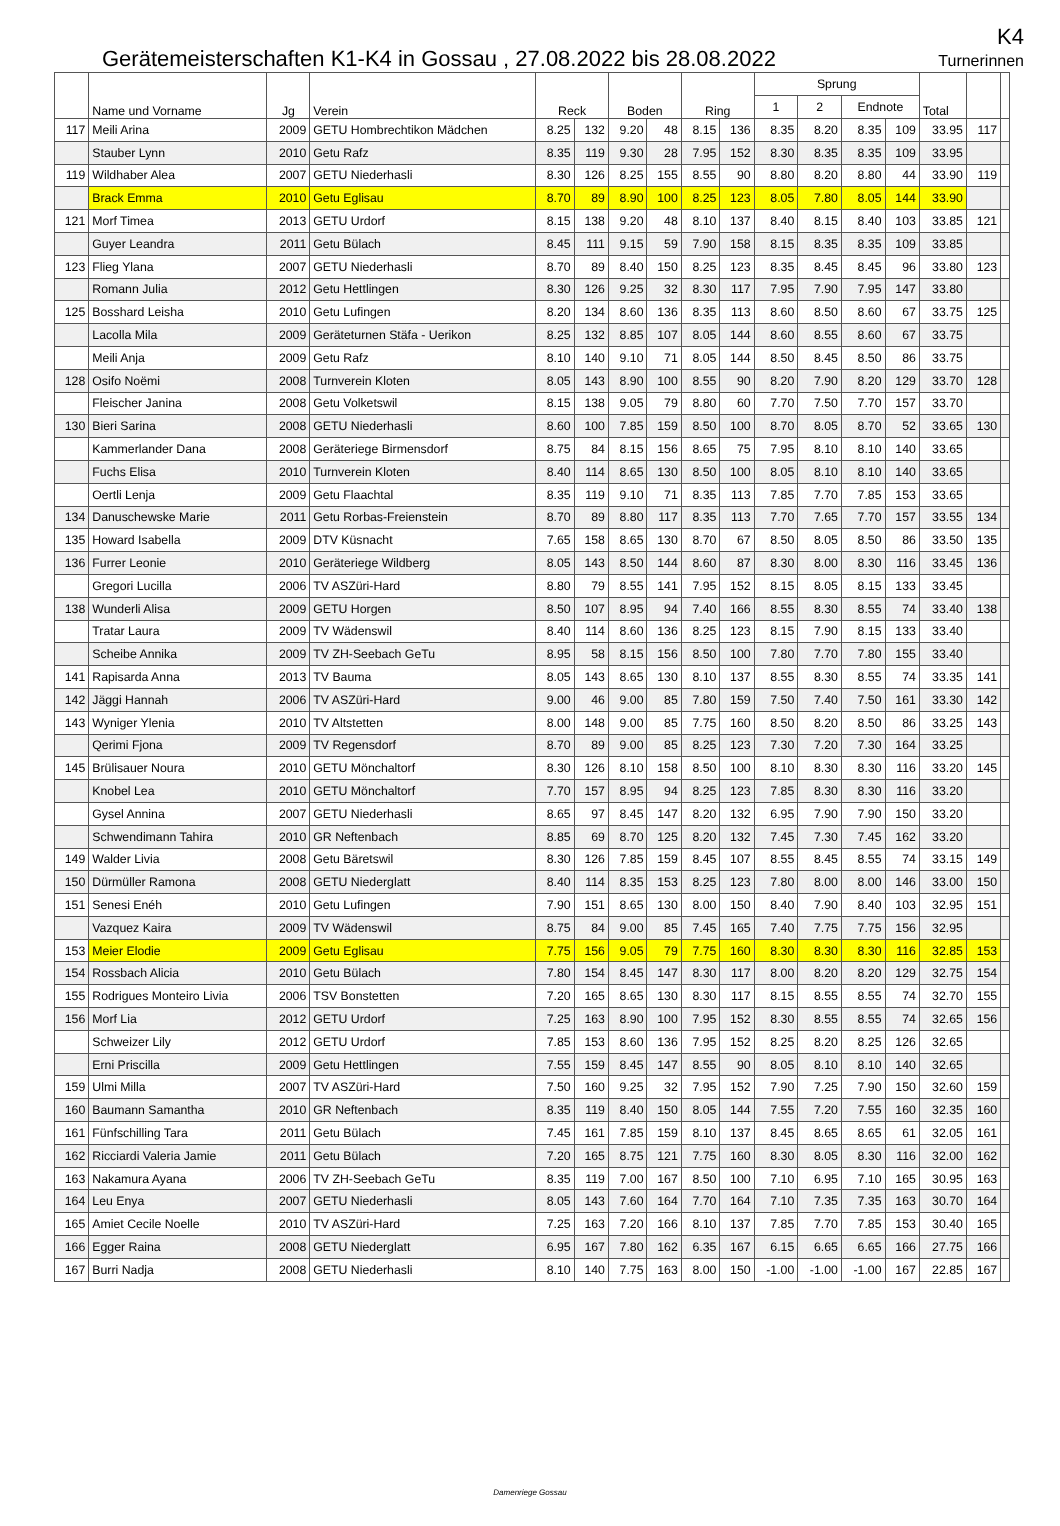Gerätemeisterschaften K1-K4 in Gossau , 27.08.2022 bis 28.08.2022
K4
Turnerinnen
| | Name und Vorname | Jg | Verein | Reck | | Boden | | Ring | | Sprung | | | | Total | | |
| --- | --- | --- | --- | --- | --- | --- | --- | --- | --- | --- | --- | --- | --- | --- | --- | --- |
| | | | | | | | | | | 1 | 2 | Endnote | | | | |
| 117 | Meili Arina | 2009 | GETU Hombrechtikon Mädchen | 8.25 | 132 | 9.20 | 48 | 8.15 | 136 | 8.35 | 8.20 | 8.35 | 109 | 33.95 | 117 | |
| | Stauber Lynn | 2010 | Getu Rafz | 8.35 | 119 | 9.30 | 28 | 7.95 | 152 | 8.30 | 8.35 | 8.35 | 109 | 33.95 | | |
| 119 | Wildhaber Alea | 2007 | GETU Niederhasli | 8.30 | 126 | 8.25 | 155 | 8.55 | 90 | 8.80 | 8.20 | 8.80 | 44 | 33.90 | 119 | |
| | Brack Emma | 2010 | Getu Eglisau | 8.70 | 89 | 8.90 | 100 | 8.25 | 123 | 8.05 | 7.80 | 8.05 | 144 | 33.90 | | |
| 121 | Morf Timea | 2013 | GETU Urdorf | 8.15 | 138 | 9.20 | 48 | 8.10 | 137 | 8.40 | 8.15 | 8.40 | 103 | 33.85 | 121 | |
| | Guyer Leandra | 2011 | Getu Bülach | 8.45 | 111 | 9.15 | 59 | 7.90 | 158 | 8.15 | 8.35 | 8.35 | 109 | 33.85 | | |
| 123 | Flieg Ylana | 2007 | GETU Niederhasli | 8.70 | 89 | 8.40 | 150 | 8.25 | 123 | 8.35 | 8.45 | 8.45 | 96 | 33.80 | 123 | |
| | Romann Julia | 2012 | Getu Hettlingen | 8.30 | 126 | 9.25 | 32 | 8.30 | 117 | 7.95 | 7.90 | 7.95 | 147 | 33.80 | | |
| 125 | Bosshard Leisha | 2010 | Getu Lufingen | 8.20 | 134 | 8.60 | 136 | 8.35 | 113 | 8.60 | 8.50 | 8.60 | 67 | 33.75 | 125 | |
| | Lacolla Mila | 2009 | Geräteturnen Stäfa - Uerikon | 8.25 | 132 | 8.85 | 107 | 8.05 | 144 | 8.60 | 8.55 | 8.60 | 67 | 33.75 | | |
| | Meili Anja | 2009 | Getu Rafz | 8.10 | 140 | 9.10 | 71 | 8.05 | 144 | 8.50 | 8.45 | 8.50 | 86 | 33.75 | | |
| 128 | Osifo Noëmi | 2008 | Turnverein Kloten | 8.05 | 143 | 8.90 | 100 | 8.55 | 90 | 8.20 | 7.90 | 8.20 | 129 | 33.70 | 128 | |
| | Fleischer Janina | 2008 | Getu Volketswil | 8.15 | 138 | 9.05 | 79 | 8.80 | 60 | 7.70 | 7.50 | 7.70 | 157 | 33.70 | | |
| 130 | Bieri Sarina | 2008 | GETU Niederhasli | 8.60 | 100 | 7.85 | 159 | 8.50 | 100 | 8.70 | 8.05 | 8.70 | 52 | 33.65 | 130 | |
| | Kammerlander Dana | 2008 | Geräteriege Birmensdorf | 8.75 | 84 | 8.15 | 156 | 8.65 | 75 | 7.95 | 8.10 | 8.10 | 140 | 33.65 | | |
| | Fuchs Elisa | 2010 | Turnverein Kloten | 8.40 | 114 | 8.65 | 130 | 8.50 | 100 | 8.05 | 8.10 | 8.10 | 140 | 33.65 | | |
| | Oertli Lenja | 2009 | Getu Flaachtal | 8.35 | 119 | 9.10 | 71 | 8.35 | 113 | 7.85 | 7.70 | 7.85 | 153 | 33.65 | | |
| 134 | Danuschewske Marie | 2011 | Getu Rorbas-Freienstein | 8.70 | 89 | 8.80 | 117 | 8.35 | 113 | 7.70 | 7.65 | 7.70 | 157 | 33.55 | 134 | |
| 135 | Howard Isabella | 2009 | DTV Küsnacht | 7.65 | 158 | 8.65 | 130 | 8.70 | 67 | 8.50 | 8.05 | 8.50 | 86 | 33.50 | 135 | |
| 136 | Furrer Leonie | 2010 | Geräteriege Wildberg | 8.05 | 143 | 8.50 | 144 | 8.60 | 87 | 8.30 | 8.00 | 8.30 | 116 | 33.45 | 136 | |
| | Gregori Lucilla | 2006 | TV ASZüri-Hard | 8.80 | 79 | 8.55 | 141 | 7.95 | 152 | 8.15 | 8.05 | 8.15 | 133 | 33.45 | | |
| 138 | Wunderli Alisa | 2009 | GETU Horgen | 8.50 | 107 | 8.95 | 94 | 7.40 | 166 | 8.55 | 8.30 | 8.55 | 74 | 33.40 | 138 | |
| | Tratar Laura | 2009 | TV Wädenswil | 8.40 | 114 | 8.60 | 136 | 8.25 | 123 | 8.15 | 7.90 | 8.15 | 133 | 33.40 | | |
| | Scheibe Annika | 2009 | TV ZH-Seebach GeTu | 8.95 | 58 | 8.15 | 156 | 8.50 | 100 | 7.80 | 7.70 | 7.80 | 155 | 33.40 | | |
| 141 | Rapisarda Anna | 2013 | TV Bauma | 8.05 | 143 | 8.65 | 130 | 8.10 | 137 | 8.55 | 8.30 | 8.55 | 74 | 33.35 | 141 | |
| 142 | Jäggi Hannah | 2006 | TV ASZüri-Hard | 9.00 | 46 | 9.00 | 85 | 7.80 | 159 | 7.50 | 7.40 | 7.50 | 161 | 33.30 | 142 | |
| 143 | Wyniger Ylenia | 2010 | TV Altstetten | 8.00 | 148 | 9.00 | 85 | 7.75 | 160 | 8.50 | 8.20 | 8.50 | 86 | 33.25 | 143 | |
| | Qerimi Fjona | 2009 | TV Regensdorf | 8.70 | 89 | 9.00 | 85 | 8.25 | 123 | 7.30 | 7.20 | 7.30 | 164 | 33.25 | | |
| 145 | Brülisauer Noura | 2010 | GETU Mönchaltorf | 8.30 | 126 | 8.10 | 158 | 8.50 | 100 | 8.10 | 8.30 | 8.30 | 116 | 33.20 | 145 | |
| | Knobel Lea | 2010 | GETU Mönchaltorf | 7.70 | 157 | 8.95 | 94 | 8.25 | 123 | 7.85 | 8.30 | 8.30 | 116 | 33.20 | | |
| | Gysel Annina | 2007 | GETU Niederhasli | 8.65 | 97 | 8.45 | 147 | 8.20 | 132 | 6.95 | 7.90 | 7.90 | 150 | 33.20 | | |
| | Schwendimann Tahira | 2010 | GR Neftenbach | 8.85 | 69 | 8.70 | 125 | 8.20 | 132 | 7.45 | 7.30 | 7.45 | 162 | 33.20 | | |
| 149 | Walder Livia | 2008 | Getu Bäretswil | 8.30 | 126 | 7.85 | 159 | 8.45 | 107 | 8.55 | 8.45 | 8.55 | 74 | 33.15 | 149 | |
| 150 | Dürmüller Ramona | 2008 | GETU Niederglatt | 8.40 | 114 | 8.35 | 153 | 8.25 | 123 | 7.80 | 8.00 | 8.00 | 146 | 33.00 | 150 | |
| 151 | Senesi Enéh | 2010 | Getu Lufingen | 7.90 | 151 | 8.65 | 130 | 8.00 | 150 | 8.40 | 7.90 | 8.40 | 103 | 32.95 | 151 | |
| | Vazquez Kaira | 2009 | TV Wädenswil | 8.75 | 84 | 9.00 | 85 | 7.45 | 165 | 7.40 | 7.75 | 7.75 | 156 | 32.95 | | |
| 153 | Meier Elodie | 2009 | Getu Eglisau | 7.75 | 156 | 9.05 | 79 | 7.75 | 160 | 8.30 | 8.30 | 8.30 | 116 | 32.85 | 153 | |
| 154 | Rossbach Alicia | 2010 | Getu Bülach | 7.80 | 154 | 8.45 | 147 | 8.30 | 117 | 8.00 | 8.20 | 8.20 | 129 | 32.75 | 154 | |
| 155 | Rodrigues Monteiro Livia | 2006 | TSV Bonstetten | 7.20 | 165 | 8.65 | 130 | 8.30 | 117 | 8.15 | 8.55 | 8.55 | 74 | 32.70 | 155 | |
| 156 | Morf Lia | 2012 | GETU Urdorf | 7.25 | 163 | 8.90 | 100 | 7.95 | 152 | 8.30 | 8.55 | 8.55 | 74 | 32.65 | 156 | |
| | Schweizer Lily | 2012 | GETU Urdorf | 7.85 | 153 | 8.60 | 136 | 7.95 | 152 | 8.25 | 8.20 | 8.25 | 126 | 32.65 | | |
| | Erni Priscilla | 2009 | Getu Hettlingen | 7.55 | 159 | 8.45 | 147 | 8.55 | 90 | 8.05 | 8.10 | 8.10 | 140 | 32.65 | | |
| 159 | Ulmi Milla | 2007 | TV ASZüri-Hard | 7.50 | 160 | 9.25 | 32 | 7.95 | 152 | 7.90 | 7.25 | 7.90 | 150 | 32.60 | 159 | |
| 160 | Baumann Samantha | 2010 | GR Neftenbach | 8.35 | 119 | 8.40 | 150 | 8.05 | 144 | 7.55 | 7.20 | 7.55 | 160 | 32.35 | 160 | |
| 161 | Fünfschilling Tara | 2011 | Getu Bülach | 7.45 | 161 | 7.85 | 159 | 8.10 | 137 | 8.45 | 8.65 | 8.65 | 61 | 32.05 | 161 | |
| 162 | Ricciardi Valeria Jamie | 2011 | Getu Bülach | 7.20 | 165 | 8.75 | 121 | 7.75 | 160 | 8.30 | 8.05 | 8.30 | 116 | 32.00 | 162 | |
| 163 | Nakamura Ayana | 2006 | TV ZH-Seebach GeTu | 8.35 | 119 | 7.00 | 167 | 8.50 | 100 | 7.10 | 6.95 | 7.10 | 165 | 30.95 | 163 | |
| 164 | Leu Enya | 2007 | GETU Niederhasli | 8.05 | 143 | 7.60 | 164 | 7.70 | 164 | 7.10 | 7.35 | 7.35 | 163 | 30.70 | 164 | |
| 165 | Amiet Cecile Noelle | 2010 | TV ASZüri-Hard | 7.25 | 163 | 7.20 | 166 | 8.10 | 137 | 7.85 | 7.70 | 7.85 | 153 | 30.40 | 165 | |
| 166 | Egger Raina | 2008 | GETU Niederglatt | 6.95 | 167 | 7.80 | 162 | 6.35 | 167 | 6.15 | 6.65 | 6.65 | 166 | 27.75 | 166 | |
| 167 | Burri Nadja | 2008 | GETU Niederhasli | 8.10 | 140 | 7.75 | 163 | 8.00 | 150 | -1.00 | -1.00 | -1.00 | 167 | 22.85 | 167 | |
Damenriege Gossau